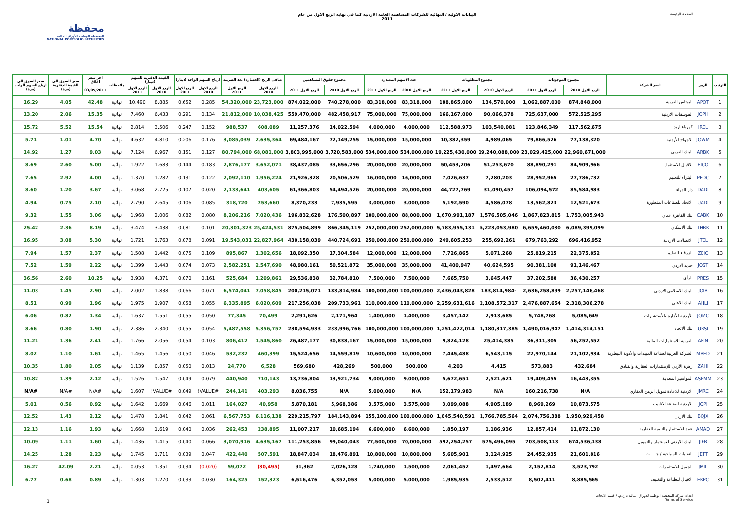محفظة
المحفظة الوطنية للأوراق المالية
NATIONAL PORTFOLIO SECURITIES
البيانات الاولية / النهائية للشركات المساهمة العامة الاردنية كما في نهاية الربع الاول من عام
2011
الصفحة الرئيسة
| الترتيب | الرمز | اسم الشركة | مجموع الموجودات | | مجموع المطلوبات | | عدد الاسهم المصدرة | | مجموع حقوق المساهمين | | صافي الربح (الخسارة) بعد الضريبة | | ارباح السهم الواحد (دينار) | | القيمة الدفترية للسهم (دينار) | | ملاحظات | اخر سعر اغلاق | سعر السوق الى القيمة الدفترية (مرة) | سعر السوق الى ارباح السهم الواحد (مرة) |
| --- | --- | --- | --- | --- | --- | --- | --- | --- | --- | --- | --- | --- | --- | --- | --- | --- | --- | --- | --- | --- |
| | | | الربع الاول 2010 | الربع الاول 2011 | الربع الاول 2010 | الربع الاول 2011 | الربع الاول 2010 | الربع الاول 2011 | الربع الاول 2010 | الربع الاول 2011 | الربع الاول 2010 | الربع الاول 2011 | الربع الاول 2010 | الربع الاول 2011 | الربع الاول 2010 | الربع الاول 2011 | | 03/05/2011 | | |
| 1 | APOT | البوتاس العربية | 874,848,000 | 1,062,887,000 | 134,570,000 | 188,865,000 | 83,318,000 | 83,318,000 | 740,278,000 | 874,022,000 | 23,723,000 | 54,320,000 | 0.285 | 0.652 | 8.885 | 10.490 | نهائية | 42.48 | 4.05 | 16.29 |
| 2 | JOPH | الفوسفات الاردنية | 572,525,295 | 725,637,000 | 90,066,378 | 166,167,000 | 75,000,000 | 75,000,000 | 482,458,917 | 559,470,000 | 10,038,425 | 21,812,000 | 0.134 | 0.291 | 6.433 | 7.460 | نهائية | 15.35 | 2.06 | 13.20 |
| 3 | IREL | كهرباء اربد | 117,562,675 | 123,846,349 | 103,540,081 | 112,588,973 | 4,000,000 | 4,000,000 | 14,022,594 | 11,257,376 | 608,089 | 988,537 | 0.152 | 0.247 | 3.506 | 2.814 | نهائية | 15.54 | 5.52 | 15.72 |
| 4 | JOWM | الاجواخ الأردنية | 77,138,320 | 79,866,526 | 4,989,065 | 10,382,359 | 15,000,000 | 15,000,000 | 72,149,255 | 69,484,167 | 2,635,364 | 3,085,039 | 0.176 | 0.206 | 4.810 | 4.632 | نهائية | 4.70 | 1.01 | 5.71 |
| 5 | ARBK | البنك العربي | 22,960,671,000 | 23,029,425,000 | 19,240,088,000 | 19,225,430,000 | 534,000,000 | 534,000,000 | 3,720,583,000 | 3,803,995,000 | 68,081,000 | 80,794,000 | 0.127 | 0.151 | 6.967 | 7.124 | نهائية | 9.03 | 1.27 | 14.92 |
| 6 | EICO | الاقبال للاستثمار | 84,909,966 | 88,890,291 | 51,253,670 | 50,453,206 | 20,000,000 | 20,000,000 | 33,656,296 | 38,437,085 | 3,652,071 | 2,876,177 | 0.183 | 0.144 | 1.683 | 1.922 | نهائية | 5.00 | 2.60 | 8.69 |
| 7 | PEDC | البتراء للتعليم | 27,786,732 | 28,952,965 | 7,280,203 | 7,026,637 | 16,000,000 | 16,000,000 | 20,506,529 | 21,926,328 | 1,956,224 | 2,092,110 | 0.122 | 0.131 | 1.282 | 1.370 | نهائية | 4.00 | 2.92 | 7.65 |
| 8 | DADI | دار الدواء | 85,584,983 | 106,094,572 | 31,090,457 | 44,727,769 | 20,000,000 | 20,000,000 | 54,494,526 | 61,366,803 | 403,605 | 2,133,641 | 0.020 | 0.107 | 2.725 | 3.068 | نهائية | 3.67 | 1.20 | 8.60 |
| 9 | UADI | الاتحاد للصناعات المتطورة | 12,521,673 | 13,562,823 | 4,586,078 | 5,192,590 | 3,000,000 | 3,000,000 | 7,935,595 | 8,370,233 | 253,660 | 318,720 | 0.085 | 0.106 | 2.645 | 2.790 | نهائية | 2.10 | 0.75 | 4.94 |
| 10 | CABK | بنك القاهرة عمان | 1,753,005,943 | 1,867,823,815 | 1,576,505,046 | 1,670,991,187 | 88,000,000 | 100,000,000 | 176,500,897 | 196,832,628 | 7,020,436 | 8,206,216 | 0.080 | 0.082 | 2.006 | 1.968 | نهائية | 3.06 | 1.55 | 9.32 |
| 11 | THBK | بنك الاسكان | 6,089,399,099 | 6,659,460,030 | 5,223,053,980 | 5,783,955,131 | 252,000,000 | 252,000,000 | 866,345,119 | 875,504,899 | 25,424,531 | 20,301,323 | 0.101 | 0.081 | 3.438 | 3.474 | نهائية | 8.19 | 2.36 | 25.42 |
| 12 | JTEL | الاتصالات الاردنية | 696,416,952 | 679,763,292 | 255,692,261 | 249,605,253 | 250,000,000 | 250,000,000 | 440,724,691 | 430,158,039 | 22,827,964 | 19,543,031 | 0.091 | 0.078 | 1.763 | 1.721 | نهائية | 5.30 | 3.08 | 16.95 |
| 13 | ZEIC | الزرقاء للتعليم | 22,375,852 | 25,819,215 | 5,071,268 | 7,726,865 | 12,000,000 | 12,000,000 | 17,304,584 | 18,092,350 | 1,302,656 | 895,867 | 0.109 | 0.075 | 1.442 | 1.508 | نهائية | 2.37 | 1.57 | 7.94 |
| 14 | JOST | حديد الاردن | 91,146,467 | 90,381,108 | 40,624,595 | 41,400,947 | 35,000,000 | 35,000,000 | 50,521,872 | 48,980,161 | 2,547,690 | 2,582,251 | 0.073 | 0.074 | 1.443 | 1.399 | نهائية | 2.22 | 1.59 | 7.52 |
| 15 | PRES | الرأي | 36,430,257 | 37,202,588 | 3,645,447 | 7,665,750 | 7,500,000 | 7,500,000 | 32,784,810 | 29,536,838 | 1,209,861 | 525,684 | 0.161 | 0.070 | 4.371 | 3.938 | نهائية | 10.25 | 2.60 | 36.56 |
| 16 | JOIB | البنك الاسلامي الاردني | 2,257,146,468 | 2,636,258,899 | -183,814,984 | 2,436,043,828 | 100,000,000 | 100,000,000 | 183,814,984 | 200,215,071 | 7,058,845 | 6,574,041 | 0.071 | 0.066 | 1.838 | 2.002 | نهائية | 2.90 | 1.45 | 11.03 |
| 17 | AHLI | البنك الاهلي | 2,318,306,278 | 2,476,887,654 | 2,108,572,317 | 2,259,631,616 | 110,000,000 | 110,000,000 | 209,733,961 | 217,256,038 | 6,020,609 | 6,335,895 | 0.055 | 0.058 | 1.907 | 1.975 | نهائية | 1.96 | 0.99 | 8.51 |
| 18 | JOMC | الأردنية للأدارة والأستشارات | 5,085,649 | 5,748,768 | 2,913,685 | 3,457,142 | 1,400,000 | 1,400,000 | 2,171,964 | 2,291,626 | 70,499 | 77,345 | 0.050 | 0.055 | 1.551 | 1.637 | نهائية | 1.34 | 0.82 | 6.06 |
| 19 | UBSI | بنك الاتحاد | 1,414,314,151 | 1,490,016,947 | 1,180,317,385 | 1,251,422,014 | 100,000,000 | 100,000,000 | 233,996,766 | 238,594,933 | 5,356,757 | 5,487,558 | 0.054 | 0.055 | 2.340 | 2.386 | نهائية | 1.90 | 0.80 | 8.66 |
| 20 | AFIN | العربية للاستثمارات المالية | 56,252,552 | 36,311,305 | 25,414,385 | 9,824,128 | 15,000,000 | 15,000,000 | 30,838,167 | 26,487,177 | 1,545,860 | 806,412 | 0.103 | 0.054 | 2.056 | 1.766 | نهائية | 2.41 | 1.36 | 11.21 |
| 21 | MBED | الشركة العربية لصناعة المبيدات والأدوية البيطرية | 21,102,934 | 22,970,144 | 6,543,115 | 7,445,488 | 10,000,000 | 10,600,000 | 14,559,819 | 15,524,656 | 460,399 | 532,232 | 0.046 | 0.050 | 1.456 | 1.465 | نهائية | 1.61 | 1.10 | 8.02 |
| 22 | ZAHI | زهرة الأردن للإستثمارات العقارية والفنادق | 432,684 | 573,883 | 4,415 | 4,203 | 500,000 | 500,000 | 428,269 | 569,680 | 6,528 | 24,770 | 0.013 | 0.050 | 0.857 | 1.139 | نهائية | 2.05 | 1.80 | 10.35 |
| 23 | ASPMM | المواسير المعدنية | 16,443,355 | 19,409,455 | 2,521,621 | 5,672,651 | 9,000,000 | 9,000,000 | 13,921,734 | 13,736,804 | 710,143 | 440,940 | 0.079 | 0.049 | 1.547 | 1.526 | نهائية | 2.12 | 1.39 | 10.82 |
| 24 | JMRC | الاردنية للاعادة تمويل الرهن العقاري | N/A | 160,216,738 | N/A | 152,179,983 | N/A | 5,000,000 | N/A | 8,036,755 | 403,293 | 244,141 | #VALUE! | 0.049 | #VALUE! | 1.607 | نهائية | #N/A | #N/A | #N/A |
| 25 | JOPI | الاردنية لصناعة الانابيب | 10,873,575 | 8,969,269 | 4,905,189 | 3,099,088 | 3,575,000 | 3,575,000 | 5,968,386 | 5,870,181 | 40,958 | 164,027 | 0.011 | 0.046 | 1.669 | 1.642 | نهائية | 0.92 | 0.56 | 5.01 |
| 26 | BOJX | بنك الاردن | 1,950,929,458 | 2,074,756,388 | 1,766,785,564 | 1,845,540,591 | 100,000,000 | 155,100,000 | 184,143,894 | 229,215,797 | 6,116,138 | 6,567,753 | 0.061 | 0.042 | 1.841 | 1.478 | نهائية | 2.12 | 1.43 | 12.52 |
| 27 | AMAD | عمد للاستثمار والتنمية العقارية | 11,872,130 | 12,857,414 | 1,186,936 | 1,850,197 | 6,600,000 | 6,600,000 | 10,685,194 | 11,007,217 | 238,895 | 262,453 | 0.036 | 0.040 | 1.619 | 1.668 | نهائية | 1.93 | 1.16 | 12.13 |
| 28 | JIFB | البنك الاردني للاستثمار والتمويل | 674,536,138 | 703,508,113 | 575,496,095 | 592,254,257 | 70,000,000 | 77,500,000 | 99,040,043 | 111,253,856 | 4,635,167 | 3,070,916 | 0.066 | 0.040 | 1.415 | 1.436 | نهائية | 1.60 | 1.11 | 10.09 |
| 29 | JETT | النقليات السياحية / جـــــت | 21,601,816 | 24,452,935 | 3,124,925 | 5,605,901 | 10,800,000 | 10,800,000 | 18,476,891 | 18,847,034 | 507,591 | 422,440 | 0.047 | 0.039 | 1.711 | 1.745 | نهائية | 2.23 | 1.28 | 14.25 |
| 30 | JMIL | الجميل للاستثمارات | 3,523,792 | 2,152,814 | 1,497,664 | 2,061,452 | 1,500,000 | 1,740,000 | 2,026,128 | 91,362 | (30,495) | 59,072 | (0.020) | 0.034 | 1.351 | 0.053 | نهائية | 2.21 | 42.09 | 16.27 |
| 31 | EKPC | الاقبال للطباعة والتغليف | 8,885,565 | 8,502,411 | 2,533,512 | 1,985,935 | 5,000,000 | 5,000,000 | 6,352,053 | 6,516,476 | 152,323 | 164,325 | 0.030 | 0.033 | 1.270 | 1.303 | نهائية | 0.89 | 0.68 | 6.77 |
1
اعداد: شركة المحفظة الوطنية للاوراق المالية م.ع.م. / قسم الابحاث
Terms of Service